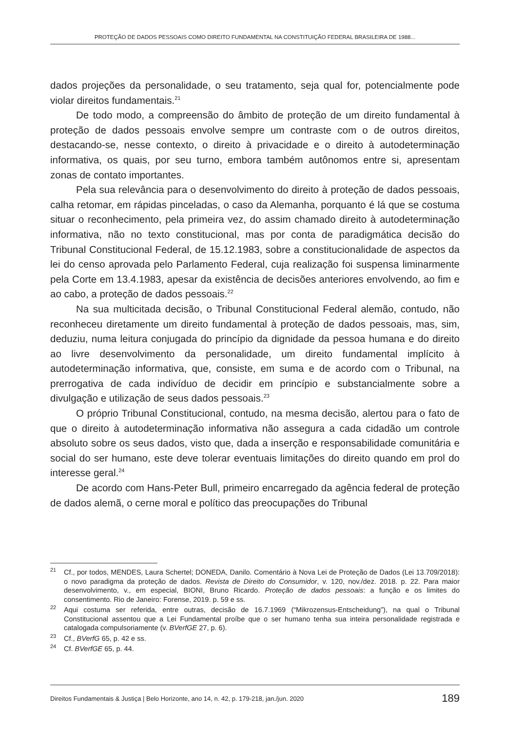PROTEÇÃO DE DADOS PESSOAIS COMO DIREITO FUNDAMENTAL NA CONSTITUIÇÃO FEDERAL BRASILEIRA DE 1988...
dados projeções da personalidade, o seu tratamento, seja qual for, potencialmente pode violar direitos fundamentais.<sup>21</sup>
De todo modo, a compreensão do âmbito de proteção de um direito fundamental à proteção de dados pessoais envolve sempre um contraste com o de outros direitos, destacando-se, nesse contexto, o direito à privacidade e o direito à autodeterminação informativa, os quais, por seu turno, embora também autônomos entre si, apresentam zonas de contato importantes.
Pela sua relevância para o desenvolvimento do direito à proteção de dados pessoais, calha retomar, em rápidas pinceladas, o caso da Alemanha, porquanto é lá que se costuma situar o reconhecimento, pela primeira vez, do assim chamado direito à autodeterminação informativa, não no texto constitucional, mas por conta de paradigmática decisão do Tribunal Constitucional Federal, de 15.12.1983, sobre a constitucionalidade de aspectos da lei do censo aprovada pelo Parlamento Federal, cuja realização foi suspensa liminarmente pela Corte em 13.4.1983, apesar da existência de decisões anteriores envolvendo, ao fim e ao cabo, a proteção de dados pessoais.<sup>22</sup>
Na sua multicitada decisão, o Tribunal Constitucional Federal alemão, contudo, não reconheceu diretamente um direito fundamental à proteção de dados pessoais, mas, sim, deduziu, numa leitura conjugada do princípio da dignidade da pessoa humana e do direito ao livre desenvolvimento da personalidade, um direito fundamental implícito à autodeterminação informativa, que, consiste, em suma e de acordo com o Tribunal, na prerrogativa de cada indivíduo de decidir em princípio e substancialmente sobre a divulgação e utilização de seus dados pessoais.<sup>23</sup>
O próprio Tribunal Constitucional, contudo, na mesma decisão, alertou para o fato de que o direito à autodeterminação informativa não assegura a cada cidadão um controle absoluto sobre os seus dados, visto que, dada a inserção e responsabilidade comunitária e social do ser humano, este deve tolerar eventuais limitações do direito quando em prol do interesse geral.<sup>24</sup>
De acordo com Hans-Peter Bull, primeiro encarregado da agência federal de proteção de dados alemã, o cerne moral e político das preocupações do Tribunal
<sup>21</sup> Cf., por todos, MENDES, Laura Schertel; DONEDA, Danilo. Comentário à Nova Lei de Proteção de Dados (Lei 13.709/2018): o novo paradigma da proteção de dados. Revista de Direito do Consumidor, v. 120, nov./dez. 2018. p. 22. Para maior desenvolvimento, v., em especial, BIONI, Bruno Ricardo. Proteção de dados pessoais: a função e os limites do consentimento. Rio de Janeiro: Forense, 2019. p. 59 e ss.
<sup>22</sup> Aqui costuma ser referida, entre outras, decisão de 16.7.1969 (“Mikrozensus-Entscheidung”), na qual o Tribunal Constitucional assentou que a Lei Fundamental proíbe que o ser humano tenha sua inteira personalidade registrada e catalogada compulsoriamente (v. BVerfGE 27, p. 6).
<sup>23</sup> Cf., BVerfG 65, p. 42 e ss.
<sup>24</sup> Cf. BVerfGE 65, p. 44.
Direitos Fundamentais & Justiça | Belo Horizonte, ano 14, n. 42, p. 179-218, jan./jun. 2020 189